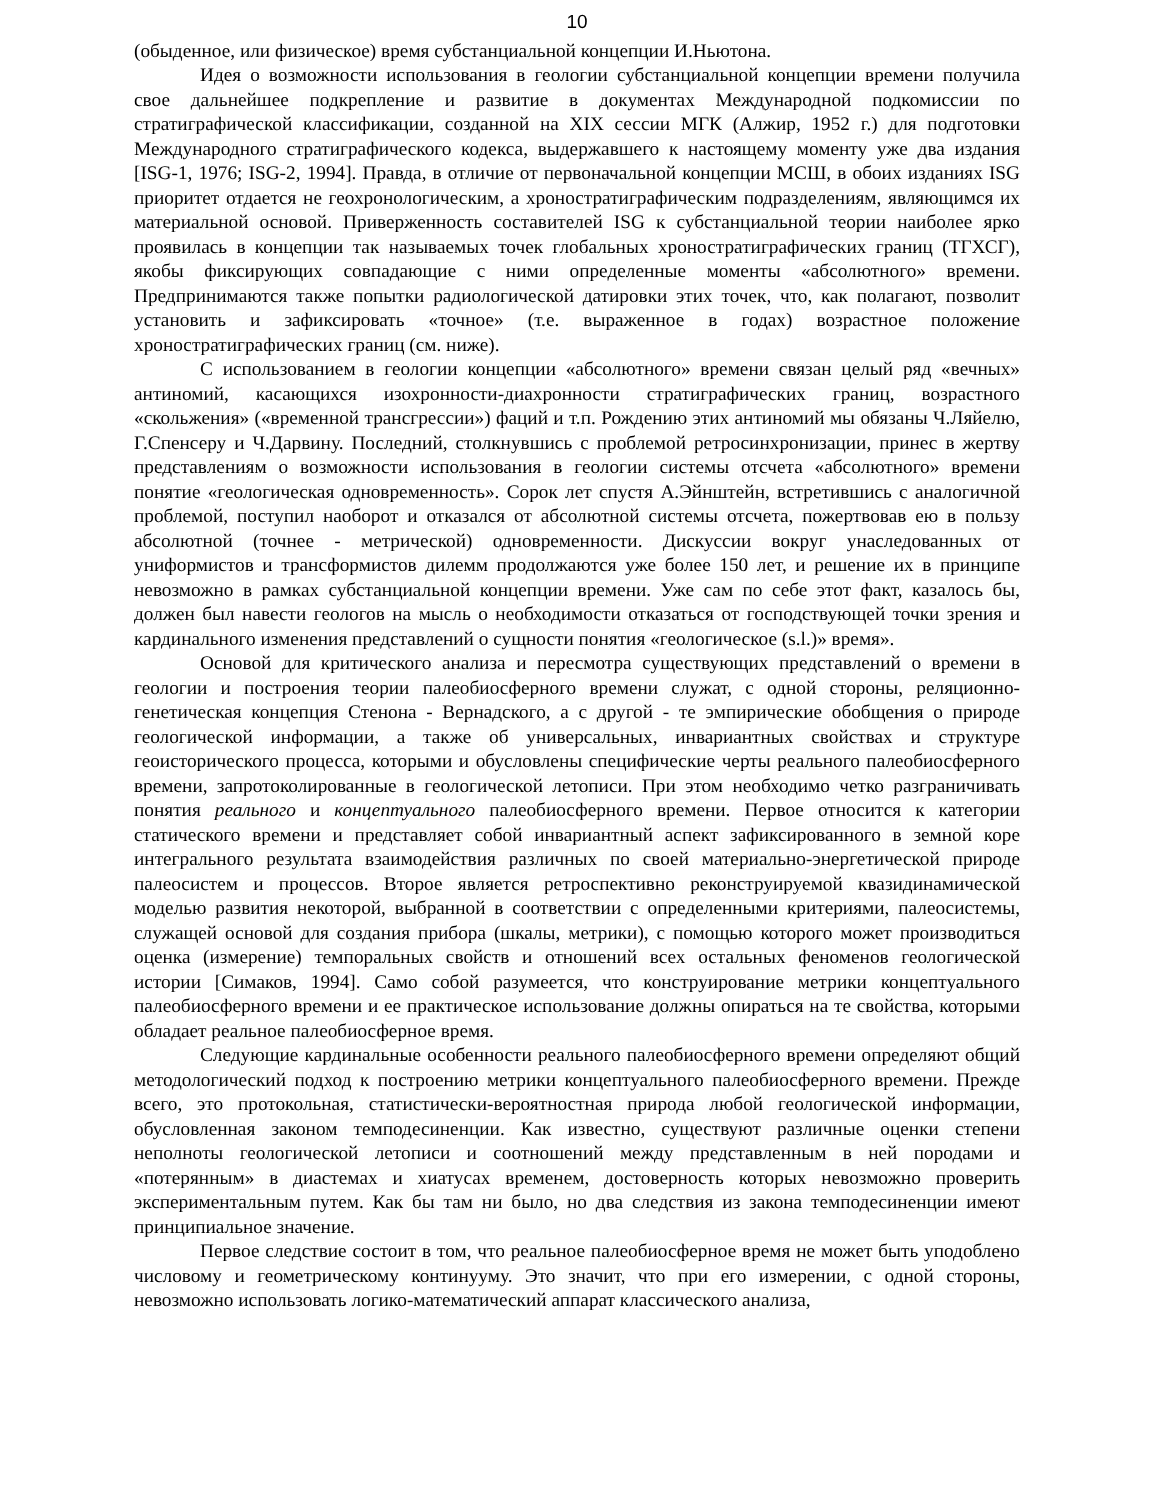10
(обыденное, или физическое) время субстанциальной концепции И.Ньютона.
Идея о возможности использования в геологии субстанциальной концепции времени получила свое дальнейшее подкрепление и развитие в документах Международной подкомиссии по стратиграфической классификации, созданной на XIX сессии МГК (Алжир, 1952 г.) для подготовки Международного стратиграфического кодекса, выдержавшего к настоящему моменту уже два издания [ISG-1, 1976; ISG-2, 1994]. Правда, в отличие от первоначальной концепции МСШ, в обоих изданиях ISG приоритет отдается не геохронологическим, а хроностратиграфическим подразделениям, являющимся их материальной основой. Приверженность составителей ISG к субстанциальной теории наиболее ярко проявилась в концепции так называемых точек глобальных хроностратиграфических границ (ТГХСГ), якобы фиксирующих совпадающие с ними определенные моменты «абсолютного» времени. Предпринимаются также попытки радиологической датировки этих точек, что, как полагают, позволит установить и зафиксировать «точное» (т.е. выраженное в годах) возрастное положение хроностратиграфических границ (см. ниже).
С использованием в геологии концепции «абсолютного» времени связан целый ряд «вечных» антиномий, касающихся изохронности-диахронности стратиграфических границ, возрастного «скольжения» («временной трансгрессии») фаций и т.п. Рождению этих антиномий мы обязаны Ч.Ляйелю, Г.Спенсеру и Ч.Дарвину. Последний, столкнувшись с проблемой ретросинхронизации, принес в жертву представлениям о возможности использования в геологии системы отсчета «абсолютного» времени понятие «геологическая одновременность». Сорок лет спустя А.Эйнштейн, встретившись с аналогичной проблемой, поступил наоборот и отказался от абсолютной системы отсчета, пожертвовав ею в пользу абсолютной (точнее - метрической) одновременности. Дискуссии вокруг унаследованных от униформистов и трансформистов дилемм продолжаются уже более 150 лет, и решение их в принципе невозможно в рамках субстанциальной концепции времени. Уже сам по себе этот факт, казалось бы, должен был навести геологов на мысль о необходимости отказаться от господствующей точки зрения и кардинального изменения представлений о сущности понятия «геологическое (s.l.)» время».
Основой для критического анализа и пересмотра существующих представлений о времени в геологии и построения теории палеобиосферного времени служат, с одной стороны, реляционно-генетическая концепция Стенона - Вернадского, а с другой - те эмпирические обобщения о природе геологической информации, а также об универсальных, инвариантных свойствах и структуре геоисторического процесса, которыми и обусловлены специфические черты реального палеобиосферного времени, запротоколированные в геологической летописи. При этом необходимо четко разграничивать понятия реального и концептуального палеобиосферного времени. Первое относится к категории статического времени и представляет собой инвариантный аспект зафиксированного в земной коре интегрального результата взаимодействия различных по своей материально-энергетической природе палеосистем и процессов. Второе является ретроспективно реконструируемой квазидинамической моделью развития некоторой, выбранной в соответствии с определенными критериями, палеосистемы, служащей основой для создания прибора (шкалы, метрики), с помощью которого может производиться оценка (измерение) темпоральных свойств и отношений всех остальных феноменов геологической истории [Симаков, 1994]. Само собой разумеется, что конструирование метрики концептуального палеобиосферного времени и ее практическое использование должны опираться на те свойства, которыми обладает реальное палеобиосферное время.
Следующие кардинальные особенности реального палеобиосферного времени определяют общий методологический подход к построению метрики концептуального палеобиосферного времени. Прежде всего, это протокольная, статистически-вероятностная природа любой геологической информации, обусловленная законом темподесиненции. Как известно, существуют различные оценки степени неполноты геологической летописи и соотношений между представленным в ней породами и «потерянным» в диастемах и хиатусах временем, достоверность которых невозможно проверить экспериментальным путем. Как бы там ни было, но два следствия из закона темподесиненции имеют принципиальное значение.
Первое следствие состоит в том, что реальное палеобиосферное время не может быть уподоблено числовому и геометрическому континууму. Это значит, что при его измерении, с одной стороны, невозможно использовать логико-математический аппарат классического анализа,